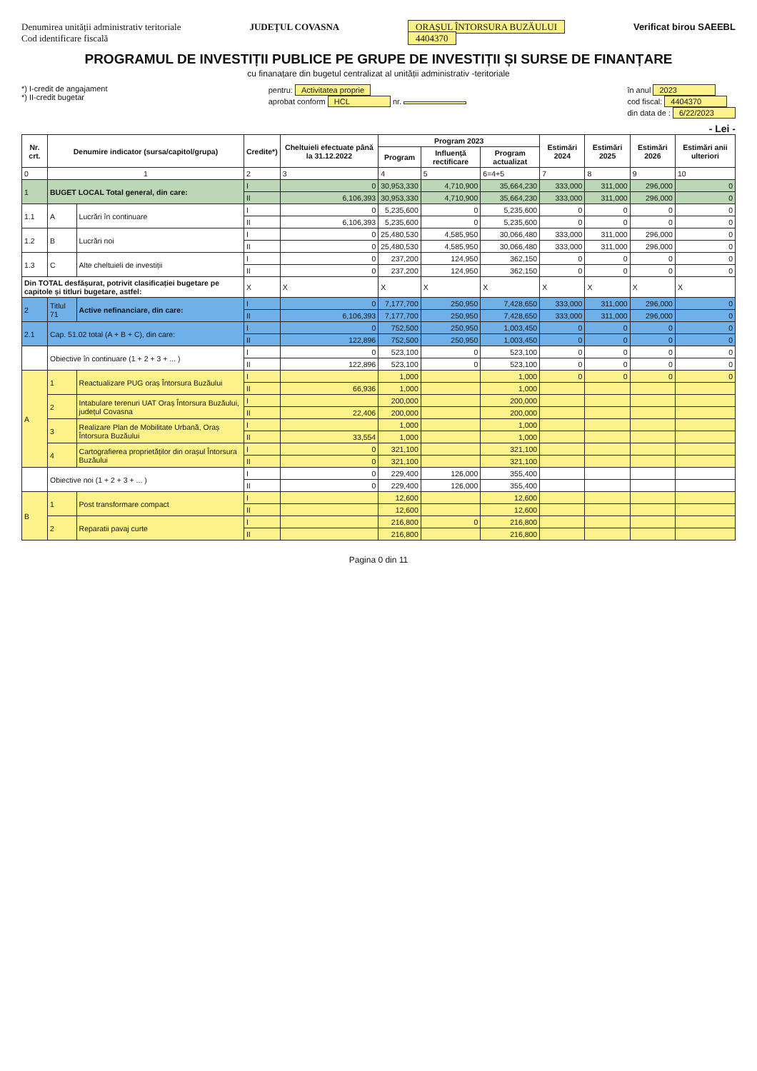Denumirea unității administrativ teritoriale
Cod identificare fiscală
JUDEȚUL COVASNA ORAȘUL ÎNTORSURA BUZĂULUI
4404370
Verificat birou SAEEBL
PROGRAMUL DE INVESTIȚII PUBLICE PE GRUPE DE INVESTIȚII ȘI SURSE DE FINANȚARE
cu finanațare din bugetul centralizat al unității administrativ -teritoriale
*) I-credit de angajament
*) II-credit bugetar
pentru: Activitatea proprie
aprobat conform HCL nr.
în anul 2023
cod fiscal: 4404370
din data de : 6/22/2023
- Lei -
| Nr. crt. | Denumire indicator (sursa/capitol/grupa) | | Credite*) | Cheltuieli efectuate până la 31.12.2022 | Program 2023 | | | Estimări 2024 | Estimări 2025 | Estimări 2026 | Estimări anii ulteriori |
| --- | --- | --- | --- | --- | --- | --- | --- | --- | --- | --- | --- |
| | | | | | Program | Influență rectificare | Program actualizat | | | | |
| 0 | 1 | | 2 | 3 | 4 | 5 | 6=4+5 | 7 | 8 | 9 | 10 |
| 1 | BUGET LOCAL Total general, din care: | | I | 0 | 30,953,330 | 4,710,900 | 35,664,230 | 333,000 | 311,000 | 296,000 | 0 |
| | | | II | 6,106,393 | 30,953,330 | 4,710,900 | 35,664,230 | 333,000 | 311,000 | 296,000 | 0 |
| 1.1 | A | Lucrări în continuare | I | 0 | 5,235,600 | 0 | 5,235,600 | 0 | 0 | 0 | 0 |
| | | | II | 6,106,393 | 5,235,600 | 0 | 5,235,600 | 0 | 0 | 0 | 0 |
| 1.2 | B | Lucrări noi | I | 0 | 25,480,530 | 4,585,950 | 30,066,480 | 333,000 | 311,000 | 296,000 | 0 |
| | | | II | 0 | 25,480,530 | 4,585,950 | 30,066,480 | 333,000 | 311,000 | 296,000 | 0 |
| 1.3 | C | Alte cheltuieli de investiții | I | 0 | 237,200 | 124,950 | 362,150 | 0 | 0 | 0 | 0 |
| | | | II | 0 | 237,200 | 124,950 | 362,150 | 0 | 0 | 0 | 0 |
| Din TOTAL desfășurat, potrivit clasificației bugetare pe capitole și titluri bugetare, astfel: | | | X | X | X | X | X | X | X | X | X |
| 2 | Titlul 71 | Active nefinanciare, din care: | I | 0 | 7,177,700 | 250,950 | 7,428,650 | 333,000 | 311,000 | 296,000 | 0 |
| | | | II | 6,106,393 | 7,177,700 | 250,950 | 7,428,650 | 333,000 | 311,000 | 296,000 | 0 |
| 2.1 | Cap. 51.02 total (A + B + C), din care: | | I | 0 | 752,500 | 250,950 | 1,003,450 | 0 | 0 | 0 | 0 |
| | | | II | 122,896 | 752,500 | 250,950 | 1,003,450 | 0 | 0 | 0 | 0 |
| | Obiective în continuare (1 + 2 + 3 + ... ) | | I | 0 | 523,100 | 0 | 523,100 | 0 | 0 | 0 | 0 |
| | | | II | 122,896 | 523,100 | 0 | 523,100 | 0 | 0 | 0 | 0 |
| A | 1 | Reactualizare PUG oraș Întorsura Buzăului | I | | 1,000 | | 1,000 | 0 | 0 | 0 | 0 |
| | | | II | 66,936 | 1,000 | | 1,000 | | | | |
| | 2 | Intabulare terenuri UAT Oraș Întorsura Buzăului, județul Covasna | I | | 200,000 | | 200,000 | | | | |
| | | | II | 22,406 | 200,000 | | 200,000 | | | | |
| | 3 | Realizare Plan de Mobilitate Urbană, Oraș Întorsura Buzăului | I | | 1,000 | | 1,000 | | | | |
| | | | II | 33,554 | 1,000 | | 1,000 | | | | |
| | 4 | Cartografierea proprietăților din orașul Întorsura Buzăului | I | 0 | 321,100 | | 321,100 | | | | |
| | | | II | 0 | 321,100 | | 321,100 | | | | |
| | Obiective noi (1 + 2 + 3 + ... ) | | I | 0 | 229,400 | 126,000 | 355,400 | | | | |
| | | | II | 0 | 229,400 | 126,000 | 355,400 | | | | |
| B | 1 | Post transformare compact | I | | 12,600 | | 12,600 | | | | |
| | | | II | | 12,600 | | 12,600 | | | | |
| | 2 | Reparatii pavaj curte | I | | 216,800 | 0 | 216,800 | | | | |
| | | | II | | 216,800 | | 216,800 | | | | |
Pagina 0 din 11